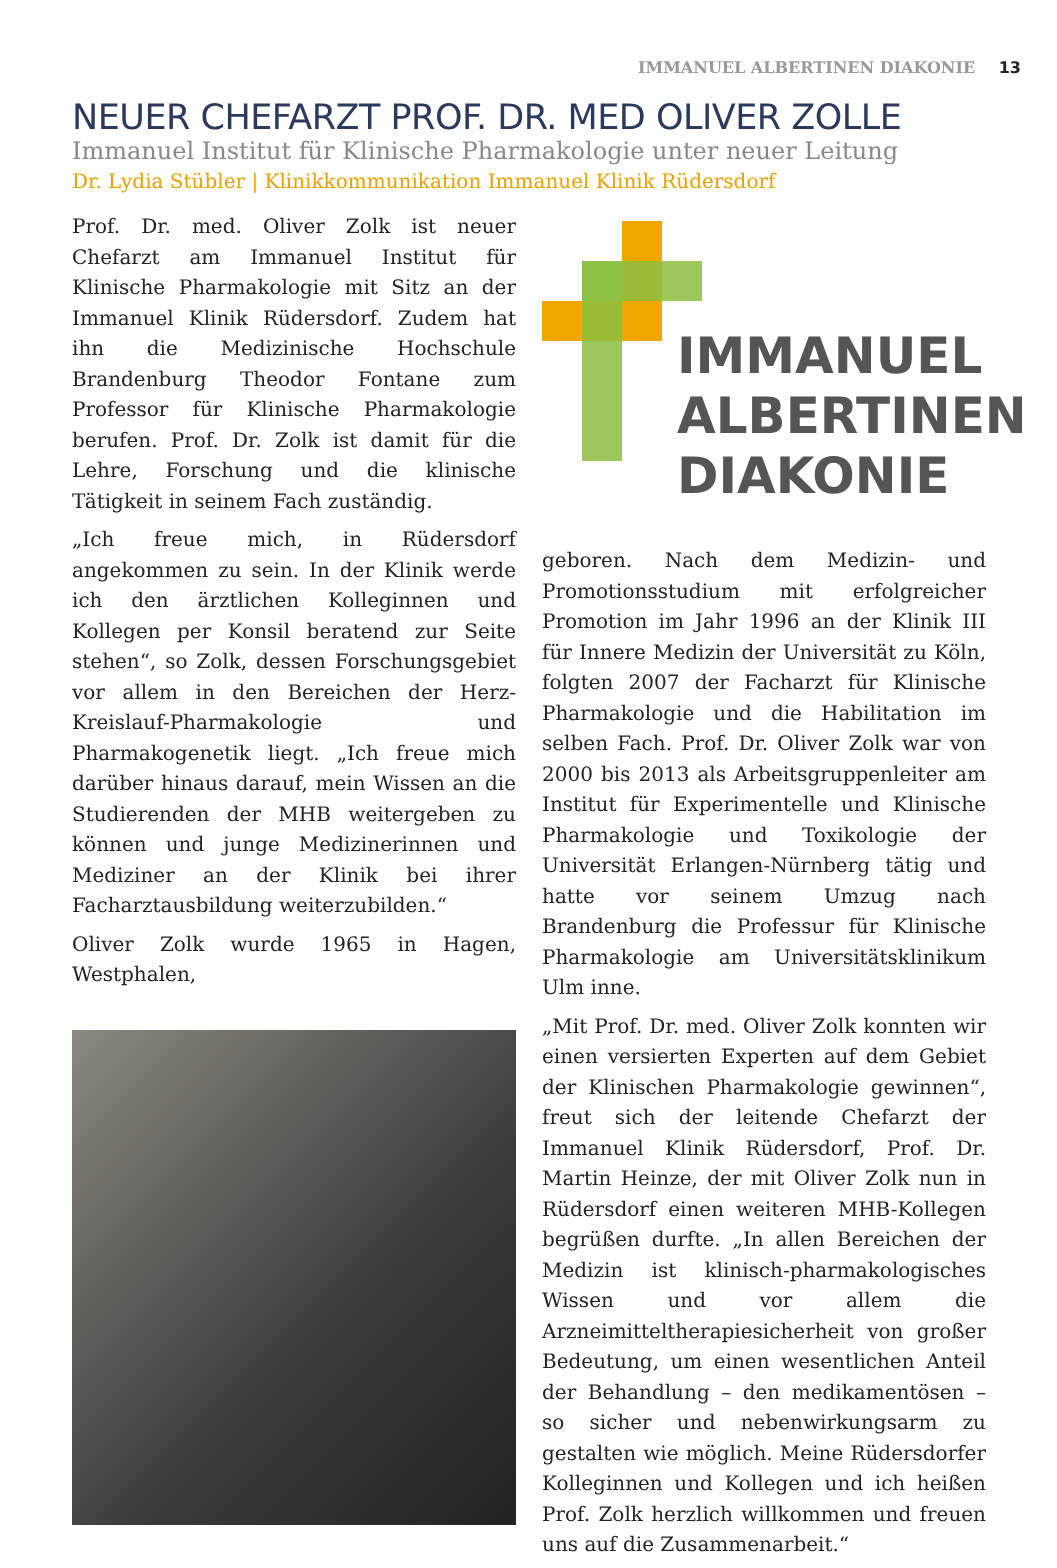IMMANUEL ALBERTINEN DIAKONIE 13
NEUER CHEFARZT PROF. DR. MED OLIVER ZOLLE
Immanuel Institut für Klinische Pharmakologie unter neuer Leitung
Dr. Lydia Stübler | Klinikkommunikation Immanuel Klinik Rüdersdorf
Prof. Dr. med. Oliver Zolk ist neuer Chefarzt am Immanuel Institut für Klinische Pharmakologie mit Sitz an der Immanuel Klinik Rüdersdorf. Zudem hat ihn die Medizinische Hochschule Brandenburg Theodor Fontane zum Professor für Klinische Pharmakologie berufen. Prof. Dr. Zolk ist damit für die Lehre, Forschung und die klinische Tätigkeit in seinem Fach zuständig.
„Ich freue mich, in Rüdersdorf angekommen zu sein. In der Klinik werde ich den ärztlichen Kolleginnen und Kollegen per Konsil beratend zur Seite stehen“, so Zolk, dessen Forschungsgebiet vor allem in den Bereichen der Herz-Kreislauf-Pharmakologie und Pharmakogenetik liegt. „Ich freue mich darüber hinaus darauf, mein Wissen an die Studierenden der MHB weitergeben zu können und junge Medizinerinnen und Mediziner an der Klinik bei ihrer Facharztausbildung weiterzubilden.“
Oliver Zolk wurde 1965 in Hagen, Westphalen,
IMMANUEL
ALBERTINEN
DIAKONIE
geboren. Nach dem Medizin- und Promotionsstudium mit erfolgreicher Promotion im Jahr 1996 an der Klinik III für Innere Medizin der Universität zu Köln, folgten 2007 der Facharzt für Klinische Pharmakologie und die Habilitation im selben Fach. Prof. Dr. Oliver Zolk war von 2000 bis 2013 als Arbeitsgruppenleiter am Institut für Experimentelle und Klinische Pharmakologie und Toxikologie der Universität Erlangen-Nürnberg tätig und hatte vor seinem Umzug nach Brandenburg die Professur für Klinische Pharmakologie am Universitätsklinikum Ulm inne.
„Mit Prof. Dr. med. Oliver Zolk konnten wir einen versierten Experten auf dem Gebiet der Klinischen Pharmakologie gewinnen“, freut sich der leitende Chefarzt der Immanuel Klinik Rüdersdorf, Prof. Dr. Martin Heinze, der mit Oliver Zolk nun in Rüdersdorf einen weiteren MHB-Kollegen begrüßen durfte. „In allen Bereichen der Medizin ist klinisch-pharmakologisches Wissen und vor allem die Arzneimitteltherapiesicherheit von großer Bedeutung, um einen wesentlichen Anteil der Behandlung – den medikamentösen – so sicher und nebenwirkungsarm zu gestalten wie möglich. Meine Rüdersdorfer Kolleginnen und Kollegen und ich heißen Prof. Zolk herzlich willkommen und freuen uns auf die Zusammenarbeit.“